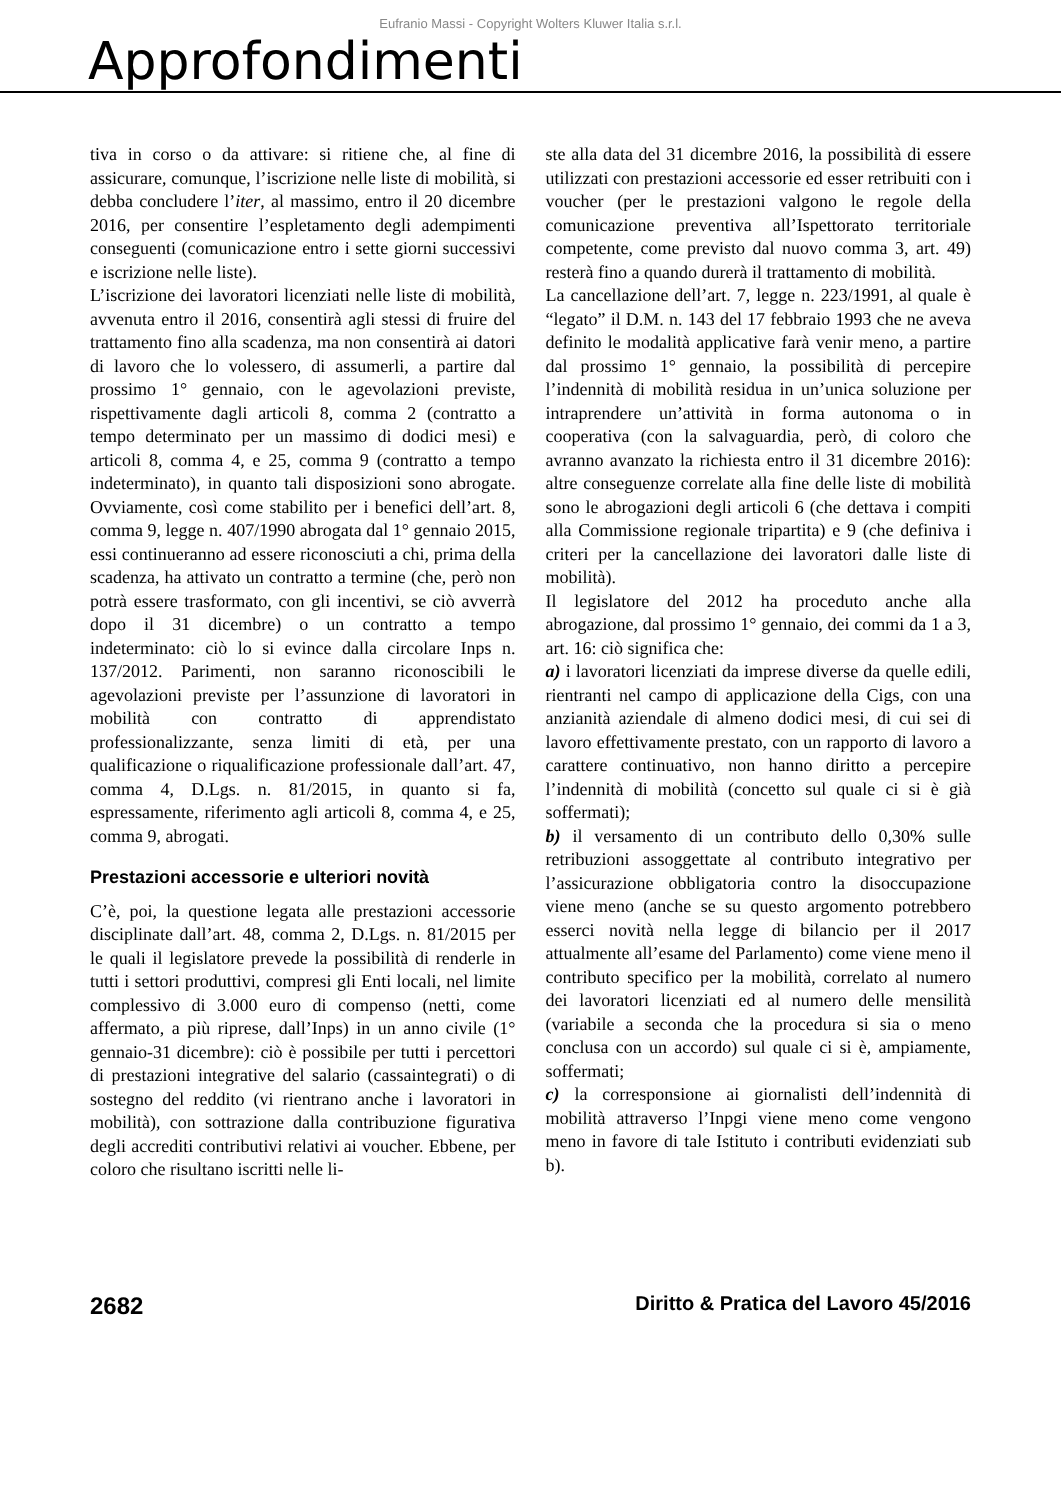Eufranio Massi - Copyright Wolters Kluwer Italia s.r.l.
Approfondimenti
tiva in corso o da attivare: si ritiene che, al fine di assicurare, comunque, l’iscrizione nelle liste di mobilità, si debba concludere l’iter, al massimo, entro il 20 dicembre 2016, per consentire l’espletamento degli adempimenti conseguenti (comunicazione entro i sette giorni successivi e iscrizione nelle liste).
L’iscrizione dei lavoratori licenziati nelle liste di mobilità, avvenuta entro il 2016, consentirà agli stessi di fruire del trattamento fino alla scadenza, ma non consentirà ai datori di lavoro che lo volessero, di assumerli, a partire dal prossimo 1° gennaio, con le agevolazioni previste, rispettivamente dagli articoli 8, comma 2 (contratto a tempo determinato per un massimo di dodici mesi) e articoli 8, comma 4, e 25, comma 9 (contratto a tempo indeterminato), in quanto tali disposizioni sono abrogate. Ovviamente, così come stabilito per i benefici dell’art. 8, comma 9, legge n. 407/1990 abrogata dal 1° gennaio 2015, essi continueranno ad essere riconosciuti a chi, prima della scadenza, ha attivato un contratto a termine (che, però non potrà essere trasformato, con gli incentivi, se ciò avverrà dopo il 31 dicembre) o un contratto a tempo indeterminato: ciò lo si evince dalla circolare Inps n. 137/2012. Parimenti, non saranno riconoscibili le agevolazioni previste per l’assunzione di lavoratori in mobilità con contratto di apprendistato professionalizzante, senza limiti di età, per una qualificazione o riqualificazione professionale dall’art. 47, comma 4, D.Lgs. n. 81/2015, in quanto si fa, espressamente, riferimento agli articoli 8, comma 4, e 25, comma 9, abrogati.
Prestazioni accessorie e ulteriori novità
C’è, poi, la questione legata alle prestazioni accessorie disciplinate dall’art. 48, comma 2, D.Lgs. n. 81/2015 per le quali il legislatore prevede la possibilità di renderle in tutti i settori produttivi, compresi gli Enti locali, nel limite complessivo di 3.000 euro di compenso (netti, come affermato, a più riprese, dall’Inps) in un anno civile (1° gennaio-31 dicembre): ciò è possibile per tutti i percettori di prestazioni integrative del salario (cassaintegrati) o di sostegno del reddito (vi rientrano anche i lavoratori in mobilità), con sottrazione dalla contribuzione figurativa degli accrediti contributivi relativi ai voucher. Ebbene, per coloro che risultano iscritti nelle li-
ste alla data del 31 dicembre 2016, la possibilità di essere utilizzati con prestazioni accessorie ed esser retribuiti con i voucher (per le prestazioni valgono le regole della comunicazione preventiva all’Ispettorato territoriale competente, come previsto dal nuovo comma 3, art. 49) resterà fino a quando durerà il trattamento di mobilità.
La cancellazione dell’art. 7, legge n. 223/1991, al quale è “legato” il D.M. n. 143 del 17 febbraio 1993 che ne aveva definito le modalità applicative farà venir meno, a partire dal prossimo 1° gennaio, la possibilità di percepire l’indennità di mobilità residua in un’unica soluzione per intraprendere un’attività in forma autonoma o in cooperativa (con la salvaguardia, però, di coloro che avranno avanzato la richiesta entro il 31 dicembre 2016): altre conseguenze correlate alla fine delle liste di mobilità sono le abrogazioni degli articoli 6 (che dettava i compiti alla Commissione regionale tripartita) e 9 (che definiva i criteri per la cancellazione dei lavoratori dalle liste di mobilità).
Il legislatore del 2012 ha proceduto anche alla abrogazione, dal prossimo 1° gennaio, dei commi da 1 a 3, art. 16: ciò significa che:
a) i lavoratori licenziati da imprese diverse da quelle edili, rientranti nel campo di applicazione della Cigs, con una anzianità aziendale di almeno dodici mesi, di cui sei di lavoro effettivamente prestato, con un rapporto di lavoro a carattere continuativo, non hanno diritto a percepire l’indennità di mobilità (concetto sul quale ci si è già soffermati);
b) il versamento di un contributo dello 0,30% sulle retribuzioni assoggettate al contributo integrativo per l’assicurazione obbligatoria contro la disoccupazione viene meno (anche se su questo argomento potrebbero esserci novità nella legge di bilancio per il 2017 attualmente all’esame del Parlamento) come viene meno il contributo specifico per la mobilità, correlato al numero dei lavoratori licenziati ed al numero delle mensilità (variabile a seconda che la procedura si sia o meno conclusa con un accordo) sul quale ci si è, ampiamente, soffermati;
c) la corresponsione ai giornalisti dell’indennità di mobilità attraverso l’Inpgi viene meno come vengono meno in favore di tale Istituto i contributi evidenziati sub b).
2682 Diritto & Pratica del Lavoro 45/2016